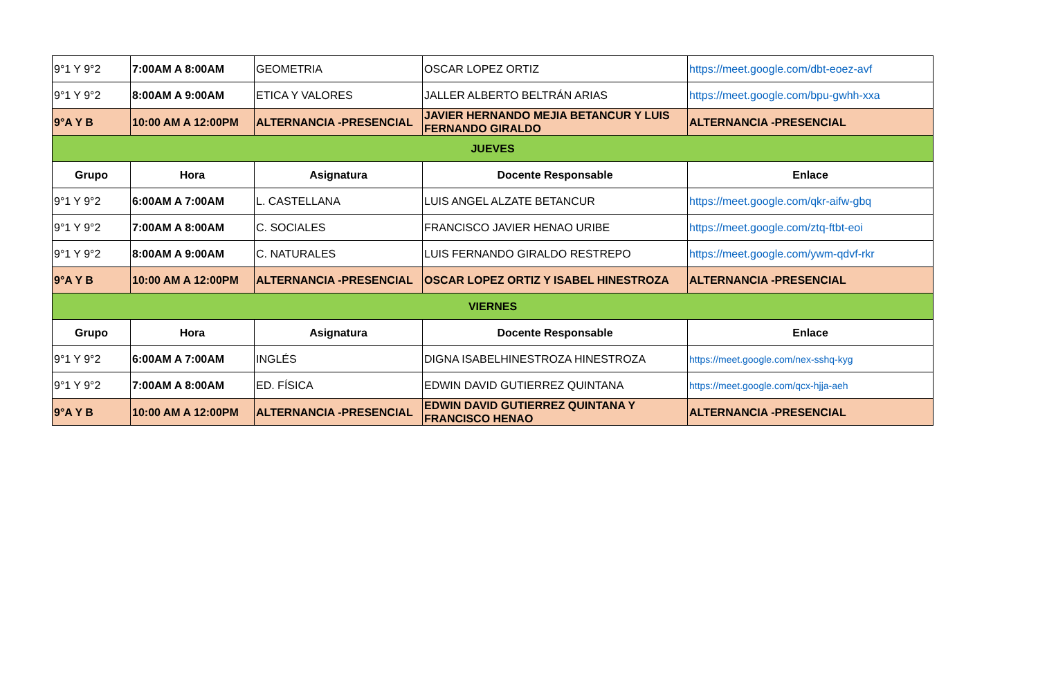| 9°1 Y 9°2 | 7:00AM A 8:00AM | GEOMETRIA | OSCAR LOPEZ ORTIZ | https://meet.google.com/dbt-eoez-avf |
| 9°1 Y 9°2 | 8:00AM A 9:00AM | ETICA Y VALORES | JALLER ALBERTO BELTRÁN ARIAS | https://meet.google.com/bpu-gwhh-xxa |
| 9°A Y B | 10:00 AM A 12:00PM | ALTERNANCIA -PRESENCIAL | JAVIER HERNANDO MEJIA BETANCUR Y LUIS FERNANDO GIRALDO | ALTERNANCIA -PRESENCIAL |
| JUEVES | | | | |
| Grupo | Hora | Asignatura | Docente Responsable | Enlace |
| 9°1 Y 9°2 | 6:00AM A 7:00AM | L. CASTELLANA | LUIS ANGEL ALZATE BETANCUR | https://meet.google.com/qkr-aifw-gbq |
| 9°1 Y 9°2 | 7:00AM A 8:00AM | C. SOCIALES | FRANCISCO JAVIER HENAO URIBE | https://meet.google.com/ztq-ftbt-eoi |
| 9°1 Y 9°2 | 8:00AM A 9:00AM | C. NATURALES | LUIS FERNANDO GIRALDO RESTREPO | https://meet.google.com/ywm-qdvf-rkr |
| 9°A Y B | 10:00 AM A 12:00PM | ALTERNANCIA -PRESENCIAL | OSCAR LOPEZ ORTIZ Y ISABEL HINESTROZA | ALTERNANCIA -PRESENCIAL |
| VIERNES | | | | |
| Grupo | Hora | Asignatura | Docente Responsable | Enlace |
| 9°1 Y 9°2 | 6:00AM A 7:00AM | INGLÉS | DIGNA ISABELHINESTROZA HINESTROZA | https://meet.google.com/nex-sshq-kyg |
| 9°1 Y 9°2 | 7:00AM A 8:00AM | ED. FÍSICA | EDWIN DAVID GUTIERREZ QUINTANA | https://meet.google.com/qcx-hjja-aeh |
| 9°A Y B | 10:00 AM A 12:00PM | ALTERNANCIA -PRESENCIAL | EDWIN DAVID GUTIERREZ QUINTANA Y FRANCISCO HENAO | ALTERNANCIA -PRESENCIAL |